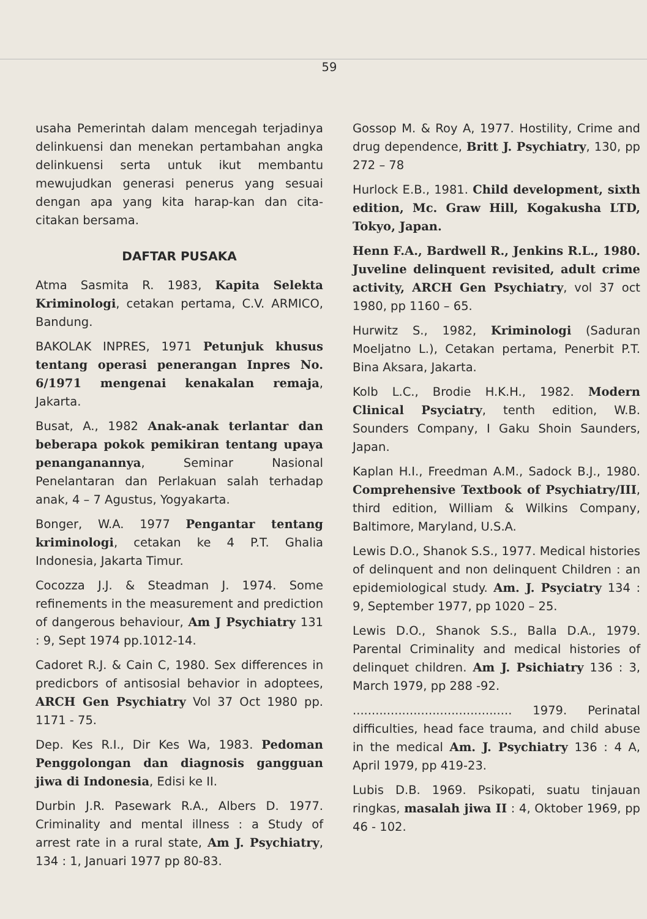59
usaha Pemerintah dalam mencegah terjadinya delinkuensi dan menekan pertambahan angka delinkuensi serta untuk ikut membantu mewujudkan generasi penerus yang sesuai dengan apa yang kita harap-kan dan cita-citakan bersama.
DAFTAR PUSAKA
Atma Sasmita R. 1983, Kapita Selekta Kriminologi, cetakan pertama, C.V. ARMICO, Bandung.
BAKOLAK INPRES, 1971 Petunjuk khusus tentang operasi penerangan Inpres No. 6/1971 mengenai kenakalan remaja, Jakarta.
Busat, A., 1982 Anak-anak terlantar dan beberapa pokok pemikiran tentang upaya penanganannya, Seminar Nasional Penelantaran dan Perlakuan salah terhadap anak, 4 – 7 Agustus, Yogyakarta.
Bonger, W.A. 1977 Pengantar tentang kriminologi, cetakan ke 4 P.T. Ghalia Indonesia, Jakarta Timur.
Cocozza J.J. & Steadman J. 1974. Some refinements in the measurement and prediction of dangerous behaviour, Am J Psychiatry 131 : 9, Sept 1974 pp.1012-14.
Cadoret R.J. & Cain C, 1980. Sex differences in predicbors of antisosial behavior in adoptees, ARCH Gen Psychiatry Vol 37 Oct 1980 pp. 1171 - 75.
Dep. Kes R.I., Dir Kes Wa, 1983. Pedoman Penggolongan dan diagnosis gangguan jiwa di Indonesia, Edisi ke II.
Durbin J.R. Pasewark R.A., Albers D. 1977. Criminality and mental illness : a Study of arrest rate in a rural state, Am J. Psychiatry, 134 : 1, Januari 1977 pp 80-83.
Gossop M. & Roy A, 1977. Hostility, Crime and drug dependence, Britt J. Psychiatry, 130, pp 272 – 78
Hurlock E.B., 1981. Child development, sixth edition, Mc. Graw Hill, Kogakusha LTD, Tokyo, Japan.
Henn F.A., Bardwell R., Jenkins R.L., 1980. Juveline delinquent revisited, adult crime activity, ARCH Gen Psychiatry, vol 37 oct 1980, pp 1160 – 65.
Hurwitz S., 1982, Kriminologi (Saduran Moeljatno L.), Cetakan pertama, Penerbit P.T. Bina Aksara, Jakarta.
Kolb L.C., Brodie H.K.H., 1982. Modern Clinical Psyciatry, tenth edition, W.B. Sounders Company, I Gaku Shoin Saunders, Japan.
Kaplan H.I., Freedman A.M., Sadock B.J., 1980. Comprehensive Textbook of Psychiatry/III, third edition, William & Wilkins Company, Baltimore, Maryland, U.S.A.
Lewis D.O., Shanok S.S., 1977. Medical histories of delinquent and non delinquent Children : an epidemiological study. Am. J. Psyciatry 134 : 9, September 1977, pp 1020 – 25.
Lewis D.O., Shanok S.S., Balla D.A., 1979. Parental Criminality and medical histories of delinquet children. Am J. Psichiatry 136 : 3, March 1979, pp 288 -92.
.......................................... 1979. Perinatal difficulties, head face trauma, and child abuse in the medical Am. J. Psychiatry 136 : 4 A, April 1979, pp 419-23.
Lubis D.B. 1969. Psikopati, suatu tinjauan ringkas, masalah jiwa II : 4, Oktober 1969, pp 46 - 102.